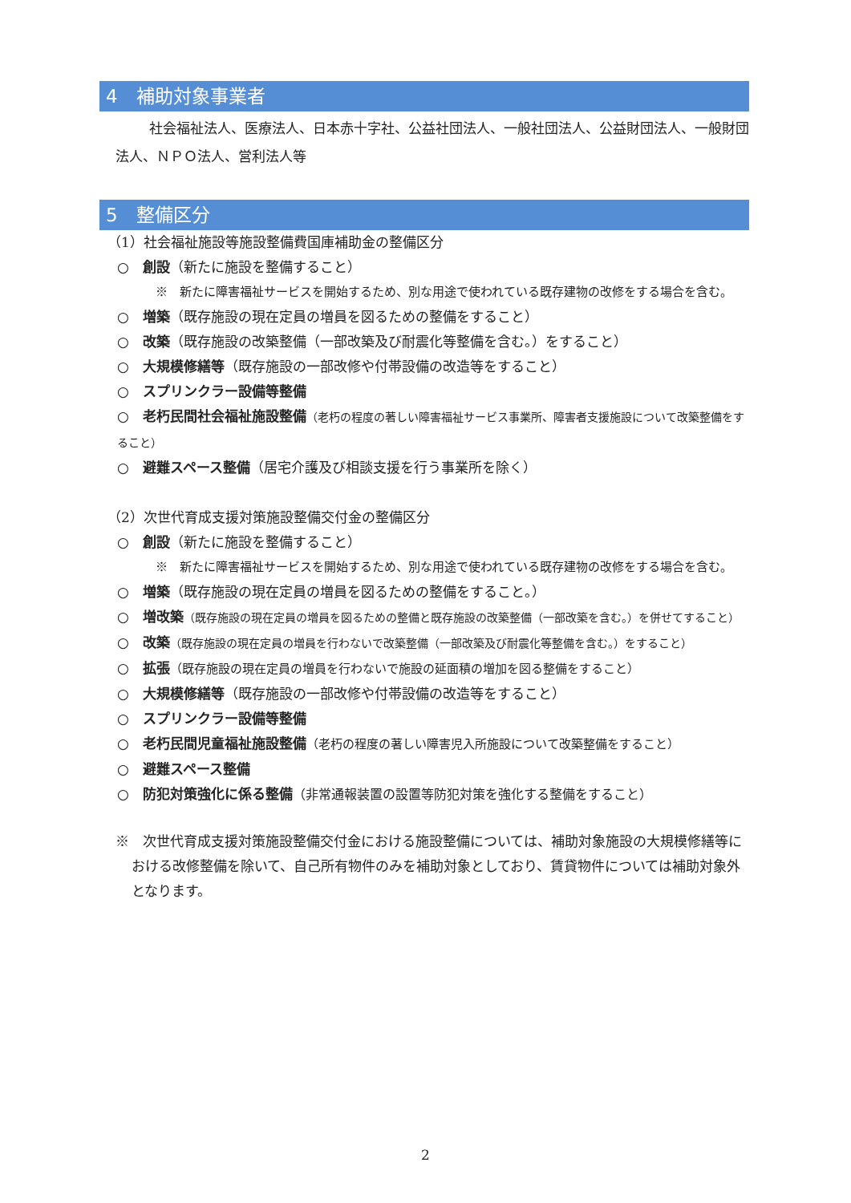4　補助対象事業者
社会福祉法人、医療法人、日本赤十字社、公益社団法人、一般社団法人、公益財団法人、一般財団法人、ＮＰＯ法人、営利法人等
5　整備区分
（1）社会福祉施設等施設整備費国庫補助金の整備区分
○　創設（新たに施設を整備すること）
※　新たに障害福祉サービスを開始するため、別な用途で使われている既存建物の改修をする場合を含む。
○　増築（既存施設の現在定員の増員を図るための整備をすること）
○　改築（既存施設の改築整備（一部改築及び耐震化等整備を含む。）をすること）
○　大規模修繕等（既存施設の一部改修や付帯設備の改造等をすること）
○　スプリンクラー設備等整備
○　老朽民間社会福祉施設整備（老朽の程度の著しい障害福祉サービス事業所、障害者支援施設について改築整備をすること）
○　避難スペース整備（居宅介護及び相談支援を行う事業所を除く）
（2）次世代育成支援対策施設整備交付金の整備区分
○　創設（新たに施設を整備すること）
※　新たに障害福祉サービスを開始するため、別な用途で使われている既存建物の改修をする場合を含む。
○　増築（既存施設の現在定員の増員を図るための整備をすること。）
○　増改築（既存施設の現在定員の増員を図るための整備と既存施設の改築整備（一部改築を含む。）を併せてすること）
○　改築（既存施設の現在定員の増員を行わないで改築整備（一部改築及び耐震化等整備を含む。）をすること）
○　拡張（既存施設の現在定員の増員を行わないで施設の延面積の増加を図る整備をすること）
○　大規模修繕等（既存施設の一部改修や付帯設備の改造等をすること）
○　スプリンクラー設備等整備
○　老朽民間児童福祉施設整備（老朽の程度の著しい障害児入所施設について改築整備をすること）
○　避難スペース整備
○　防犯対策強化に係る整備（非常通報装置の設置等防犯対策を強化する整備をすること）
※　次世代育成支援対策施設整備交付金における施設整備については、補助対象施設の大規模修繕等における改修整備を除いて、自己所有物件のみを補助対象としており、賃貸物件については補助対象外となります。
2